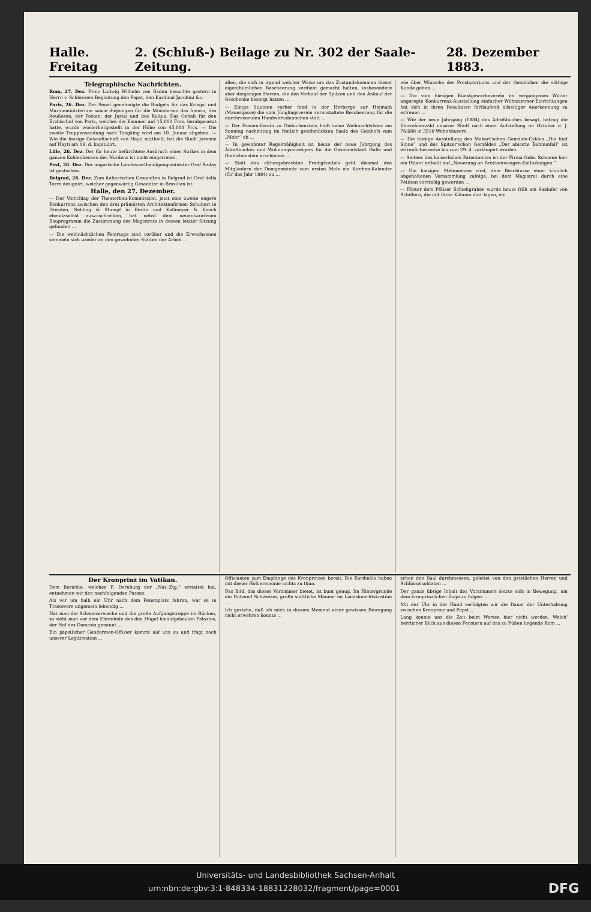Halle. Freitag 2. (Schluß-) Beilage zu Nr. 302 der Saale-Zeitung. 28. Dezember 1883.
Telegraphische Nachrichten.
Rom, 27. Dez. Prinz Ludwig Wilhelm von Baden besuchte gestern in Herrn v. Schloezers Begleitung den Papst, den Kardinal Jacobini &c.
Paris, 26. Dez. Der Senat genehmigte die Budgets für das Kriegs- und Marineministerium sowie diejenigen für die Ministerien des Innern, des Aeußeren, der Posten, der Justiz und des Kultus. Das Gehalt für den Erzbischof von Paris, welches die Kammer auf 15,000 Frcs. herabgesetzt hatte, wurde wiederhergestellt in der Höhe von 45,000 Frcs. — Die zweite Truppensendung nach Tongking wird am 10. Januar abgehen. — Wie die hiesige Gesandtschaft von Hayti mittheilt, hat die Stadt Jeremie auf Hayti am 18. d. kapitulirt.
Lille, 26. Dez. Der für heute befürchtete Ausbruch eines Strikes in dem ganzen Kohlenbecken des Nordens ist nicht eingetreten.
Pest, 26. Dez. Der ungarische Landesvertheidigungsminister Graf Raday ist gestorben.
Belgrad, 26. Dez. Zum italienischen Gesandten in Belgrad ist Graf della Torre designirt, welcher gegenwärtig Gesandter in Brasilien ist.
Halle, den 27. Dezember.
— Der Vorschlag der Theaterbau-Kommission, jetzt eine zweite engere Konkurrenz zwischen den drei prämiirten Architektenfirmen Schubert in Dresden, Sehling & Stumpf in Berlin und Kallmeyer & Knoch ebendaselbst auszuschreiben, hat nebst dem neuentworfenen Bauprogramm die Zustimmung des Magistrats in dessen letzter Sitzung gefunden ...
— Die weihnächtlichen Feiertage sind vorüber und die Erwachsenen sammeln sich wieder an den gewohnten Stätten der Arbeit ...
allen, die sich in irgend welcher Weise um das Zustandekommen dieser eigenthümlichen Bescheerung verdient gemacht hatten, insbesondere aber denjenigen Herren, die den Verkauf der Spitzen und den Ankauf der Geschenke besorgt hatten ...
— Einige Stunden vorher fand in der Herberge zur Heimath (Mauergasse) die vom Jünglingsverein veranstaltete Bescheerung für die durchreisenden Handwerksburschen statt ...
— Der Frauen-Verein zu Giebichenstein hielt seine Weihnachtsfeier am Sonntag nachmittag im festlich geschmückten Saale des Gasthofs zum „Mohr“ ab ...
— In gewohnter Regelmäßigkeit ist heute der neue Jahrgang des Adreßbuches und Wohnungsanzeigers für die Gesammtstadt Halle und Giebichenstein erschienen ...
— Statt des althergebrachten Predigtzettels geht diesmal den Mitgliedern der Domgemeinde zum ersten Male ein Kirchen-Kalender (für das Jahr 1884) zu ...
wie über Wünsche des Presbyteriums und der Geistlichen die nöthige Kunde geben ...
— Die vom hiesigen Kunstgewerbeverein im vergangenen Winter angeregte Konkurrenz-Ausstellung einfacher Wohnzimmer-Einrichtungen hat sich in ihren Resultaten fortlaufend allseitiger Anerkennung zu erfreuen ...
— Wie der neue Jahrgang (1884) des Adreßbuches besagt, betrug die Einwohnerzahl unserer Stadt nach einer Aufstellung im Oktober d. J. 76,688 in 3510 Wohnhäusern.
— Die hiesige Ausstellung des Makart'schen Gemälde-Cyklus „Die fünf Sinne“ und des Spitzer'schen Gemäldes „Der abisirte Bahnunfall“ ist erfreulicherweise bis zum 29. d. verlängert worden.
— Seitens des kaiserlichen Patentamtes ist der Firma Gebr. Schoene hier ein Patent ertheilt auf „Neuerung an Brückenwaagen-Entlastungen.“
— Die hiesigen Steinmetzen sind, dem Beschlusse einer kürzlich abgehaltenen Versammlung zufolge, bei dem Magistrat durch eine Petition vorstellig geworden ...
— Hinter dem Pfälzer Schießgraben wurde heute früh am Saalufer von Schiffern, die mit ihren Kähnen dort lagen, ein
Der Kronprinz im Vatikan.
Dem Berichte, welchen F. Dernburg der „Nat.-Ztg.“ erstattet hat, entnehmen wir den nachfolgenden Passus:
Als wir um halb ein Uhr nach dem Petersplatz fuhren, war es in Trastevere ungemein lebendig ...
Hat man die Schweizerwache und die große Aufgangstreppe im Rücken, so sieht man vor dem Ehrenhofe des den Hügel hinaufgebauten Palastes, der Hof des Damasio genannt ...
Ein päpstlicher Gendarmen-Offizier kommt auf uns zu und fragt nach unserer Legitimation ...
Offizianten zum Empfange des Kronprinzen bereit. Die Kardinäle haben mit dieser Hofceremonie nichts zu thun.
Das Bild, das dieses Vorzimmer bietet, ist bunt genug. Im Hintergrunde ein Dutzend Schweizer, große stattliche Männer im Landsknechtskostüm ...
Ich gestehe, daß ich mich in diesem Moment einer gewissen Bewegung nicht erwehren konnte ...
schon den Saal durchmessen, geleitet von den geistlichen Herren und Schlüsselsoldaten ...
Der ganze übrige Inhalt des Vorzimmers setzte sich in Bewegung, um dem kronprinzlichen Zuge zu folgen ...
Mit der Uhr in der Hand verfolgten wir die Dauer der Unterhaltung zwischen Kronprinz und Papst ...
Lang konnte uns die Zeit beim Warten hier nicht werden. Welch' herrlicher Blick aus diesen Fenstern auf das zu Füßen liegende Rom ...
Universitäts- und Landesbibliothek Sachsen-Anhalt
urn:nbn:de:gbv:3:1-848334-18831228032/fragment/page=0001 DFG